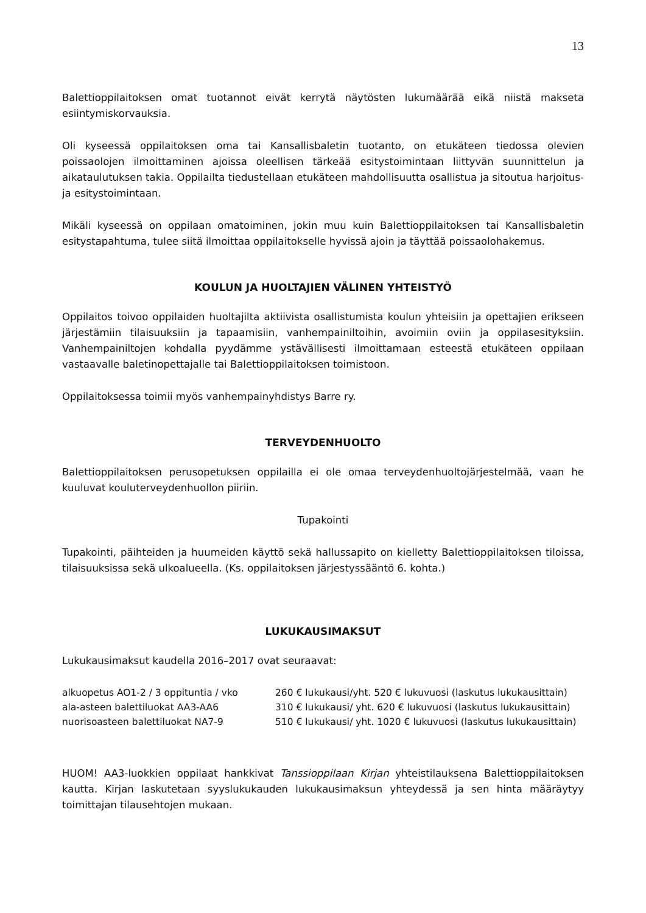13
Balettioppilaitoksen omat tuotannot eivät kerrytä näytösten lukumäärää eikä niistä makseta esiintymiskorvauksia.
Oli kyseessä oppilaitoksen oma tai Kansallisbaletin tuotanto, on etukäteen tiedossa olevien poissaolojen ilmoittaminen ajoissa oleellisen tärkeää esitystoimintaan liittyvän suunnittelun ja aikataulutuksen takia. Oppilailta tiedustellaan etukäteen mahdollisuutta osallistua ja sitoutua harjoitus- ja esitystoimintaan.
Mikäli kyseessä on oppilaan omatoiminen, jokin muu kuin Balettioppilaitoksen tai Kansallisbaletin esitystapahtuma, tulee siitä ilmoittaa oppilaitokselle hyvissä ajoin ja täyttää poissaolohakemus.
KOULUN JA HUOLTAJIEN VÄLINEN YHTEISTYÖ
Oppilaitos toivoo oppilaiden huoltajilta aktiivista osallistumista koulun yhteisiin ja opettajien erikseen järjestämiin tilaisuuksiin ja tapaamisiin, vanhempainiltoihin, avoimiin oviin ja oppilasesityksiin. Vanhempainiltojen kohdalla pyydämme ystävällisesti ilmoittamaan esteestä etukäteen oppilaan vastaavalle baletinopettajalle tai Balettioppilaitoksen toimistoon.
Oppilaitoksessa toimii myös vanhempainyhdistys Barre ry.
TERVEYDENHUOLTO
Balettioppilaitoksen perusopetuksen oppilailla ei ole omaa terveydenhuoltojärjestelmää, vaan he kuuluvat kouluterveydenhuollon piiriin.
Tupakointi
Tupakointi, päihteiden ja huumeiden käyttö sekä hallussapito on kielletty Balettioppilaitoksen tiloissa, tilaisuuksissa sekä ulkoalueella. (Ks. oppilaitoksen järjestyssääntö 6. kohta.)
LUKUKAUSIMAKSUT
Lukukausimaksut kaudella 2016–2017 ovat seuraavat:
| alkuopetus AO1-2 / 3 oppituntia / vko | 260 € lukukausi/yht. 520 € lukuvuosi (laskutus lukukausittain) |
| ala-asteen balettiluokat AA3-AA6 | 310 € lukukausi/ yht. 620 € lukuvuosi (laskutus lukukausittain) |
| nuorisoasteen balettiluokat NA7-9 | 510 € lukukausi/ yht. 1020 € lukuvuosi (laskutus lukukausittain) |
HUOM! AA3-luokkien oppilaat hankkivat Tanssioppilaan Kirjan yhteistilauksena Balettioppilaitoksen kautta. Kirjan laskutetaan syyslukukauden lukukausimaksun yhteydessä ja sen hinta määräytyy toimittajan tilausehtojen mukaan.